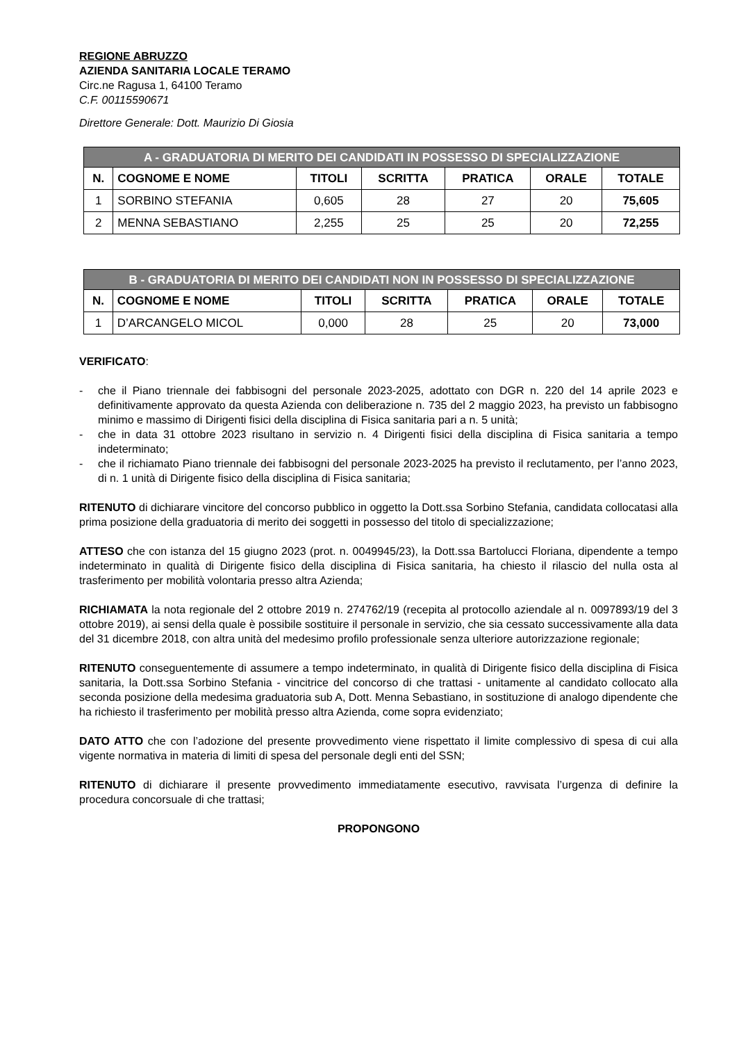REGIONE ABRUZZO
AZIENDA SANITARIA LOCALE TERAMO
Circ.ne Ragusa 1, 64100 Teramo
C.F. 00115590671
Direttore Generale: Dott. Maurizio Di Giosia
| A - GRADUATORIA DI MERITO DEI CANDIDATI IN POSSESSO DI SPECIALIZZAZIONE | | | | | | |
| --- | --- | --- | --- | --- | --- | --- |
| N. | COGNOME E NOME | TITOLI | SCRITTA | PRATICA | ORALE | TOTALE |
| 1 | SORBINO STEFANIA | 0,605 | 28 | 27 | 20 | 75,605 |
| 2 | MENNA SEBASTIANO | 2,255 | 25 | 25 | 20 | 72,255 |
| B - GRADUATORIA DI MERITO DEI CANDIDATI NON IN POSSESSO DI SPECIALIZZAZIONE | | | | | | |
| --- | --- | --- | --- | --- | --- | --- |
| N. | COGNOME E NOME | TITOLI | SCRITTA | PRATICA | ORALE | TOTALE |
| 1 | D’ARCANGELO MICOL | 0,000 | 28 | 25 | 20 | 73,000 |
VERIFICATO:
- che il Piano triennale dei fabbisogni del personale 2023-2025, adottato con DGR n. 220 del 14 aprile 2023 e definitivamente approvato da questa Azienda con deliberazione n. 735 del 2 maggio 2023, ha previsto un fabbisogno minimo e massimo di Dirigenti fisici della disciplina di Fisica sanitaria pari a n. 5 unità;
- che in data 31 ottobre 2023 risultano in servizio n. 4 Dirigenti fisici della disciplina di Fisica sanitaria a tempo indeterminato;
- che il richiamato Piano triennale dei fabbisogni del personale 2023-2025 ha previsto il reclutamento, per l’anno 2023, di n. 1 unità di Dirigente fisico della disciplina di Fisica sanitaria;
RITENUTO di dichiarare vincitore del concorso pubblico in oggetto la Dott.ssa Sorbino Stefania, candidata collocatasi alla prima posizione della graduatoria di merito dei soggetti in possesso del titolo di specializzazione;
ATTESO che con istanza del 15 giugno 2023 (prot. n. 0049945/23), la Dott.ssa Bartolucci Floriana, dipendente a tempo indeterminato in qualità di Dirigente fisico della disciplina di Fisica sanitaria, ha chiesto il rilascio del nulla osta al trasferimento per mobilità volontaria presso altra Azienda;
RICHIAMATA la nota regionale del 2 ottobre 2019 n. 274762/19 (recepita al protocollo aziendale al n. 0097893/19 del 3 ottobre 2019), ai sensi della quale è possibile sostituire il personale in servizio, che sia cessato successivamente alla data del 31 dicembre 2018, con altra unità del medesimo profilo professionale senza ulteriore autorizzazione regionale;
RITENUTO conseguentemente di assumere a tempo indeterminato, in qualità di Dirigente fisico della disciplina di Fisica sanitaria, la Dott.ssa Sorbino Stefania - vincitrice del concorso di che trattasi - unitamente al candidato collocato alla seconda posizione della medesima graduatoria sub A, Dott. Menna Sebastiano, in sostituzione di analogo dipendente che ha richiesto il trasferimento per mobilità presso altra Azienda, come sopra evidenziato;
DATO ATTO che con l’adozione del presente provvedimento viene rispettato il limite complessivo di spesa di cui alla vigente normativa in materia di limiti di spesa del personale degli enti del SSN;
RITENUTO di dichiarare il presente provvedimento immediatamente esecutivo, ravvisata l’urgenza di definire la procedura concorsuale di che trattasi;
PROPONGONO